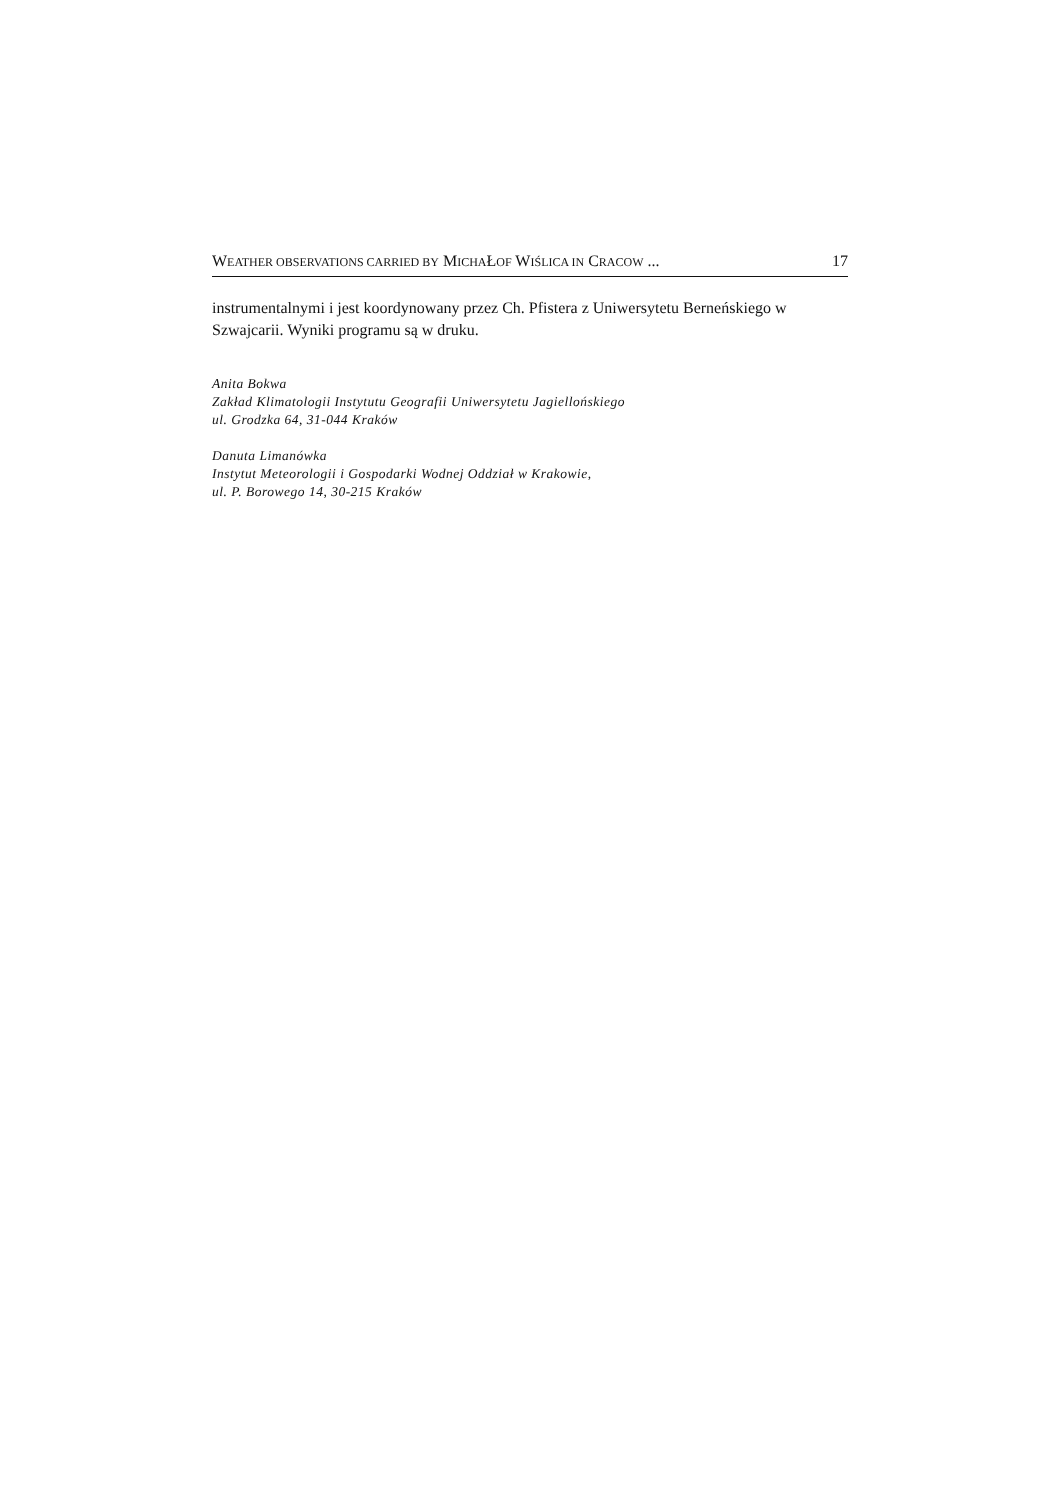WEATHER OBSERVATIONS CARRIED BY MICHAŁOF WIŚLICA IN CRACOW ... 17
instrumentalnymi i jest koordynowany przez Ch. Pfistera z Uniwersytetu Berneńskiego w Szwajcarii. Wyniki programu są w druku.
Anita Bokwa
Zakład Klimatologii Instytutu Geografii Uniwersytetu Jagiellońskiego
ul. Grodzka 64, 31-044 Kraków
Danuta Limanówka
Instytut Meteorologii i Gospodarki Wodnej Oddział w Krakowie,
ul. P. Borowego 14, 30-215 Kraków